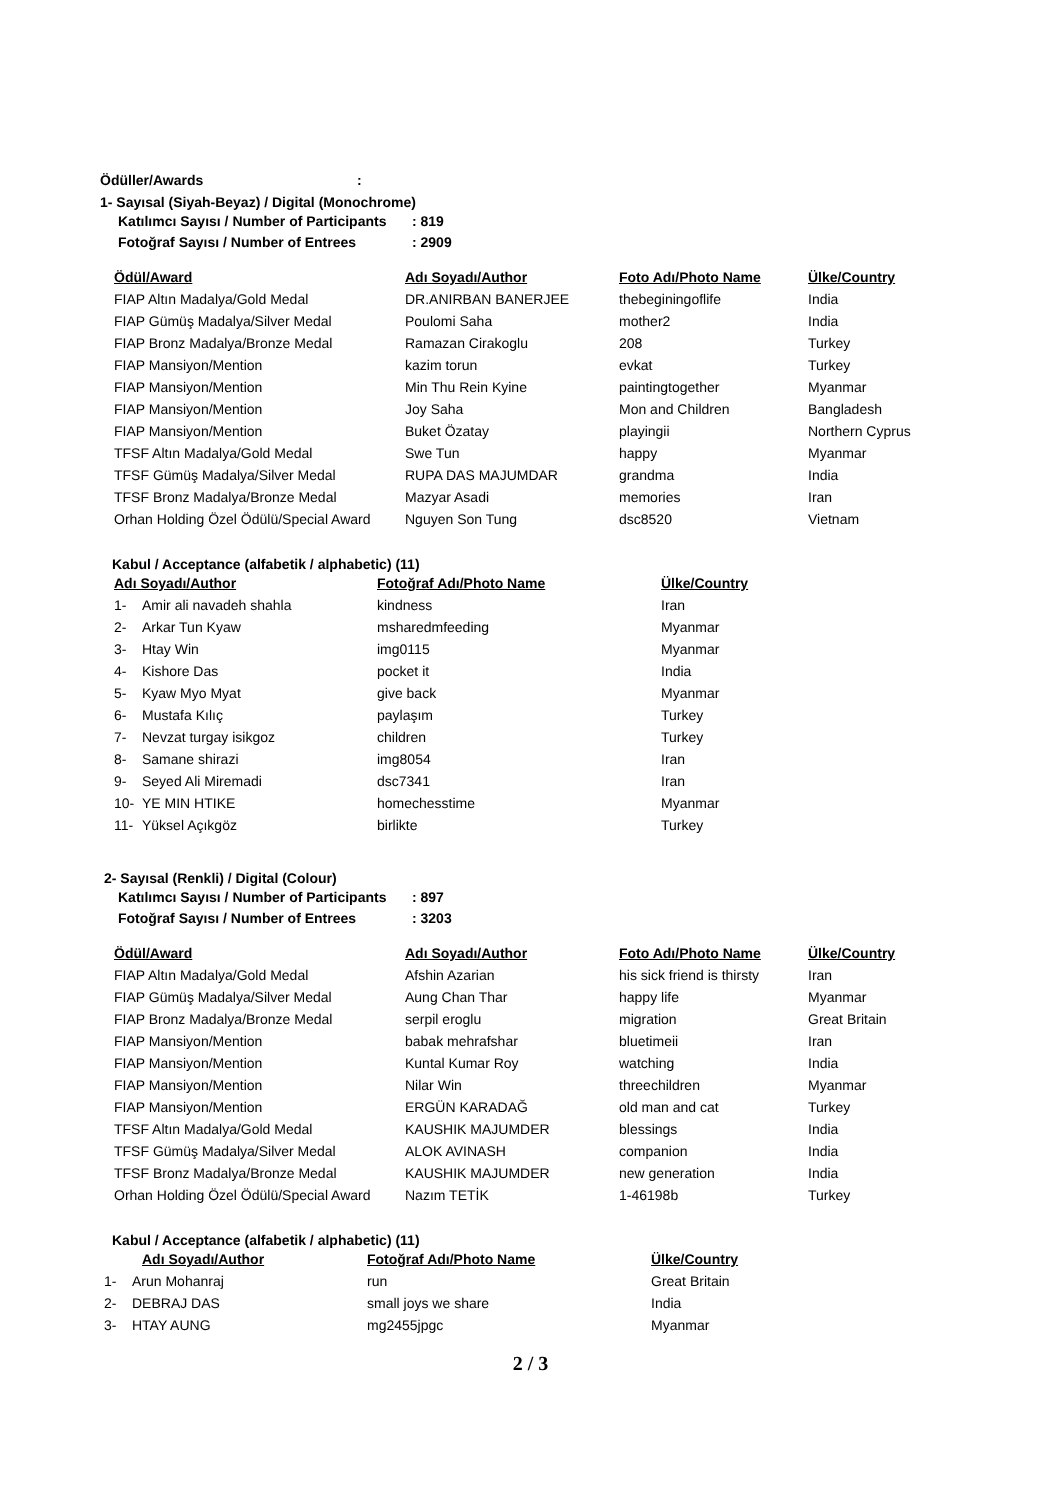Ödüller/Awards :
1- Sayısal (Siyah-Beyaz) / Digital (Monochrome)
| Katılımcı Sayısı / Number of Participants | : 819 |
| Fotoğraf Sayısı / Number of Entrees | : 2909 |
| Ödül/Award | Adı Soyadı/Author | Foto Adı/Photo Name | Ülke/Country |
| --- | --- | --- | --- |
| FIAP Altın Madalya/Gold Medal | DR.ANIRBAN BANERJEE | thebeginingoflife | India |
| FIAP Gümüş Madalya/Silver Medal | Poulomi Saha | mother2 | India |
| FIAP Bronz Madalya/Bronze Medal | Ramazan Cirakoglu | 208 | Turkey |
| FIAP Mansiyon/Mention | kazim torun | evkat | Turkey |
| FIAP Mansiyon/Mention | Min Thu Rein Kyine | paintingtogether | Myanmar |
| FIAP Mansiyon/Mention | Joy Saha | Mon and Children | Bangladesh |
| FIAP Mansiyon/Mention | Buket Özatay | playingii | Northern Cyprus |
| TFSF Altın Madalya/Gold Medal | Swe Tun | happy | Myanmar |
| TFSF Gümüş Madalya/Silver Medal | RUPA DAS MAJUMDAR | grandma | India |
| TFSF Bronz Madalya/Bronze Medal | Mazyar Asadi | memories | Iran |
| Orhan Holding Özel Ödülü/Special Award | Nguyen Son Tung | dsc8520 | Vietnam |
Kabul / Acceptance (alfabetik / alphabetic) (11)
| Adı Soyadı/Author | | Fotoğraf Adı/Photo Name | Ülke/Country |
| --- | --- | --- | --- |
| 1- | Amir ali navadeh shahla | kindness | Iran |
| 2- | Arkar Tun Kyaw | msharedmfeeding | Myanmar |
| 3- | Htay Win | img0115 | Myanmar |
| 4- | Kishore Das | pocket it | India |
| 5- | Kyaw Myo Myat | give back | Myanmar |
| 6- | Mustafa Kılıç | paylaşım | Turkey |
| 7- | Nevzat turgay isikgoz | children | Turkey |
| 8- | Samane shirazi | img8054 | Iran |
| 9- | Seyed Ali Miremadi | dsc7341 | Iran |
| 10- | YE MIN HTIKE | homechesstime | Myanmar |
| 11- | Yüksel Açıkgöz | birlikte | Turkey |
2- Sayısal (Renkli) / Digital (Colour)
| Katılımcı Sayısı / Number of Participants | : 897 |
| Fotoğraf Sayısı / Number of Entrees | : 3203 |
| Ödül/Award | Adı Soyadı/Author | Foto Adı/Photo Name | Ülke/Country |
| --- | --- | --- | --- |
| FIAP Altın Madalya/Gold Medal | Afshin Azarian | his sick friend is thirsty | Iran |
| FIAP Gümüş Madalya/Silver Medal | Aung Chan Thar | happy life | Myanmar |
| FIAP Bronz Madalya/Bronze Medal | serpil eroglu | migration | Great Britain |
| FIAP Mansiyon/Mention | babak mehrafshar | bluetimeii | Iran |
| FIAP Mansiyon/Mention | Kuntal Kumar Roy | watching | India |
| FIAP Mansiyon/Mention | Nilar Win | threechildren | Myanmar |
| FIAP Mansiyon/Mention | ERGÜN KARADAĞ | old man and cat | Turkey |
| TFSF Altın Madalya/Gold Medal | KAUSHIK MAJUMDER | blessings | India |
| TFSF Gümüş Madalya/Silver Medal | ALOK AVINASH | companion | India |
| TFSF Bronz Madalya/Bronze Medal | KAUSHIK MAJUMDER | new generation | India |
| Orhan Holding Özel Ödülü/Special Award | Nazım TETİK | 1-46198b | Turkey |
Kabul / Acceptance (alfabetik / alphabetic) (11)
| | Adı Soyadı/Author | Fotoğraf Adı/Photo Name | Ülke/Country |
| 1- | Arun Mohanraj | run | Great Britain |
| 2- | DEBRAJ DAS | small joys we share | India |
| 3- | HTAY AUNG | mg2455jpgc | Myanmar |
2 / 3